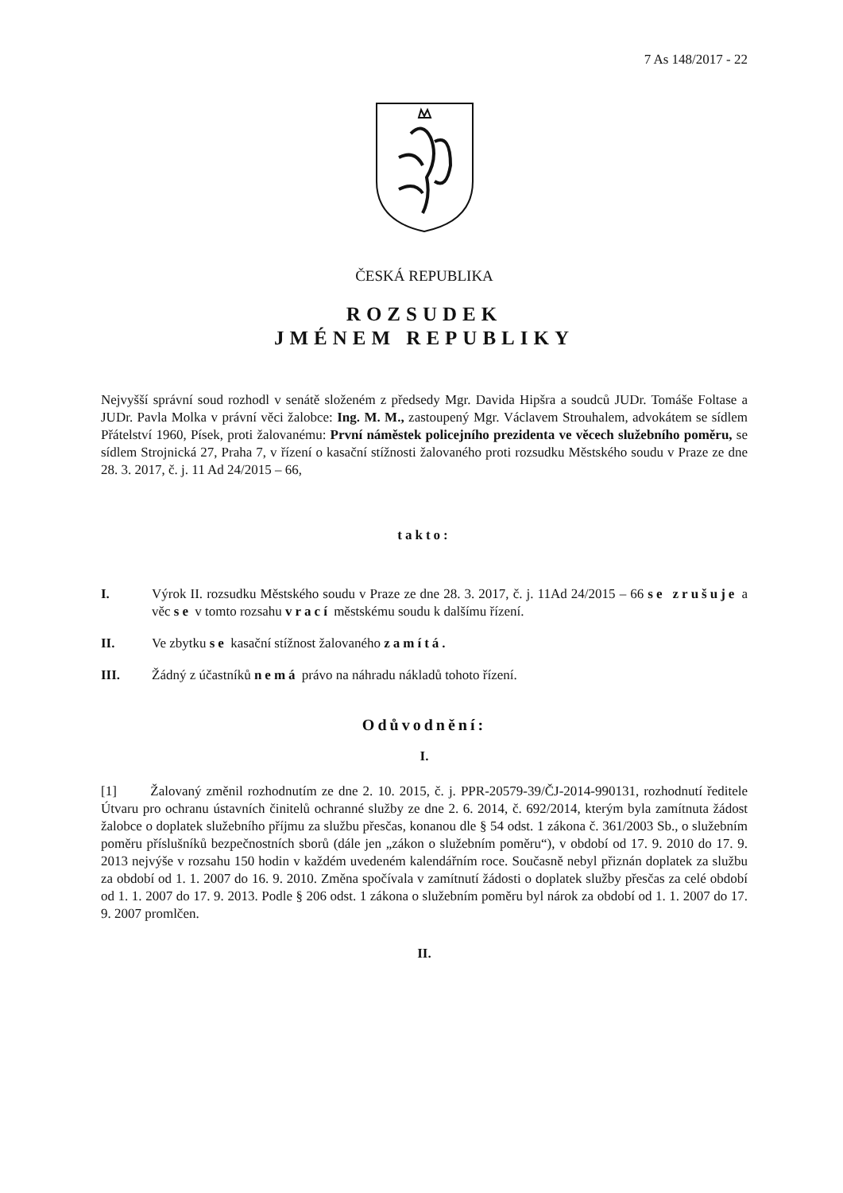7 As 148/2017 - 22
ČESKÁ REPUBLIKA
ROZSUDEK
JMÉNEM REPUBLIKY
Nejvyšší správní soud rozhodl v senátě složeném z předsedy Mgr. Davida Hipšra a soudců JUDr. Tomáše Foltase a JUDr. Pavla Molka v právní věci žalobce: Ing. M. M., zastoupený Mgr. Václavem Strouhalem, advokátem se sídlem Přátelství 1960, Písek, proti žalovanému: První náměstek policejního prezidenta ve věcech služebního poměru, se sídlem Strojnická 27, Praha 7, v řízení o kasační stížnosti žalovaného proti rozsudku Městského soudu v Praze ze dne 28. 3. 2017, č. j. 11 Ad 24/2015 – 66,
takto:
I. Výrok II. rozsudku Městského soudu v Praze ze dne 28. 3. 2017, č. j. 11Ad 24/2015 – 66 se zrušuje a věc se v tomto rozsahu vrací městskému soudu k dalšímu řízení.
II. Ve zbytku se kasační stížnost žalovaného zamítá.
III. Žádný z účastníků nemá právo na náhradu nákladů tohoto řízení.
Odůvodnění:
I.
[1] Žalovaný změnil rozhodnutím ze dne 2. 10. 2015, č. j. PPR-20579-39/ČJ-2014-990131, rozhodnutí ředitele Útvaru pro ochranu ústavních činitelů ochranné služby ze dne 2. 6. 2014, č. 692/2014, kterým byla zamítnuta žádost žalobce o doplatek služebního příjmu za službu přesčas, konanou dle § 54 odst. 1 zákona č. 361/2003 Sb., o služebním poměru příslušníků bezpečnostních sborů (dále jen „zákon o služebním poměru“), v období od 17. 9. 2010 do 17. 9. 2013 nejvýše v rozsahu 150 hodin v každém uvedeném kalendářním roce. Současně nebyl přiznán doplatek za službu za období od 1. 1. 2007 do 16. 9. 2010. Změna spočívala v zamítnutí žádosti o doplatek služby přesčas za celé období od 1. 1. 2007 do 17. 9. 2013. Podle § 206 odst. 1 zákona o služebním poměru byl nárok za období od 1. 1. 2007 do 17. 9. 2007 promlčen.
II.